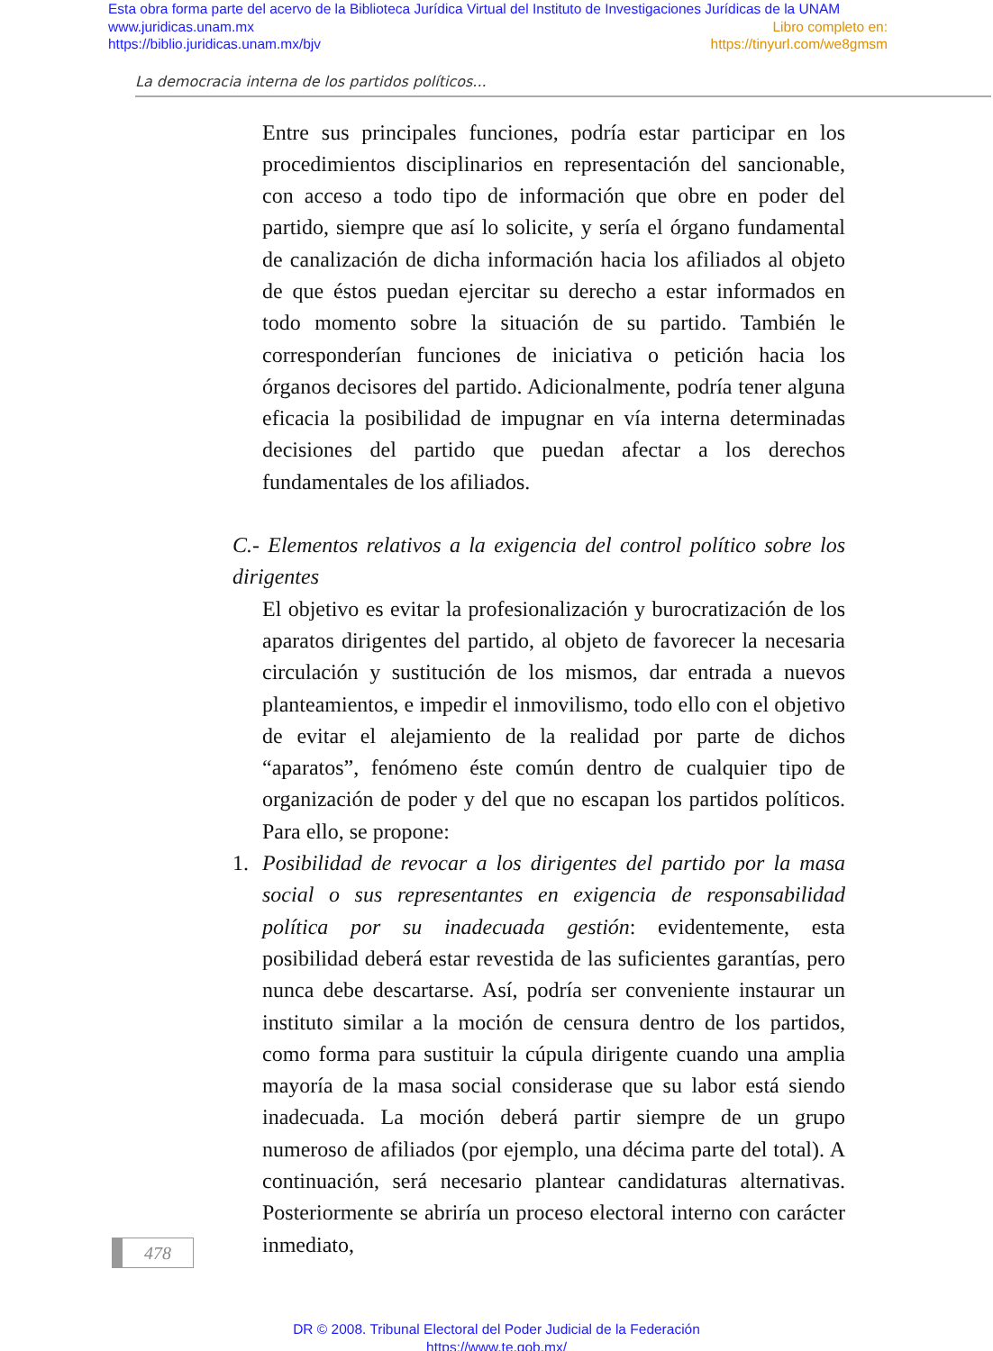Esta obra forma parte del acervo de la Biblioteca Jurídica Virtual del Instituto de Investigaciones Jurídicas de la UNAM
www.juridicas.unam.mx Libro completo en:
https://biblio.juridicas.unam.mx/bjv https://tinyurl.com/we8gmsm
La democracia interna de los partidos políticos...
Entre sus principales funciones, podría estar participar en los procedimientos disciplinarios en representación del sancionable, con acceso a todo tipo de información que obre en poder del partido, siempre que así lo solicite, y sería el órgano fundamental de canalización de dicha información hacia los afiliados al objeto de que éstos puedan ejercitar su derecho a estar informados en todo momento sobre la situación de su partido. También le corresponderían funciones de iniciativa o petición hacia los órganos decisores del partido. Adicionalmente, podría tener alguna eficacia la posibilidad de impugnar en vía interna determinadas decisiones del partido que puedan afectar a los derechos fundamentales de los afiliados.
C.- Elementos relativos a la exigencia del control político sobre los dirigentes
El objetivo es evitar la profesionalización y burocratización de los aparatos dirigentes del partido, al objeto de favorecer la necesaria circulación y sustitución de los mismos, dar entrada a nuevos planteamientos, e impedir el inmovilismo, todo ello con el objetivo de evitar el alejamiento de la realidad por parte de dichos “aparatos”, fenómeno éste común dentro de cualquier tipo de organización de poder y del que no escapan los partidos políticos. Para ello, se propone:
1. Posibilidad de revocar a los dirigentes del partido por la masa social o sus representantes en exigencia de responsabilidad política por su inadecuada gestión: evidentemente, esta posibilidad deberá estar revestida de las suficientes garantías, pero nunca debe descartarse. Así, podría ser conveniente instaurar un instituto similar a la moción de censura dentro de los partidos, como forma para sustituir la cúpula dirigente cuando una amplia mayoría de la masa social considerase que su labor está siendo inadecuada. La moción deberá partir siempre de un grupo numeroso de afiliados (por ejemplo, una décima parte del total). A continuación, será necesario plantear candidaturas alternativas. Posteriormente se abriría un proceso electoral interno con carácter inmediato,
478
DR © 2008. Tribunal Electoral del Poder Judicial de la Federación
https://www.te.gob.mx/